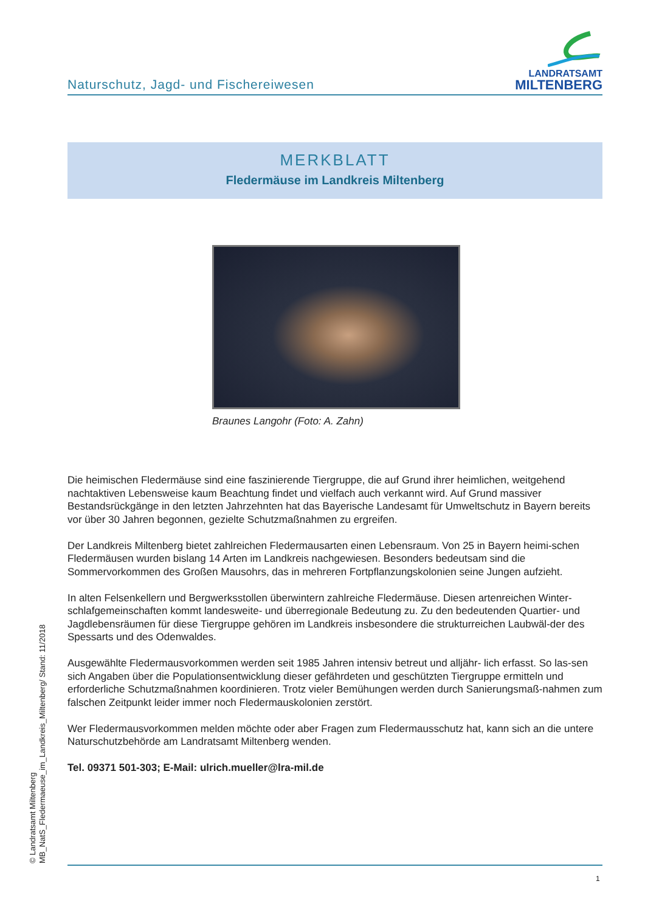Naturschutz, Jagd- und Fischereiwesen
LANDRATSAMT
MILTENBERG
MERKBLATT
Fledermäuse im Landkreis Miltenberg
Braunes Langohr (Foto: A. Zahn)
Die heimischen Fledermäuse sind eine faszinierende Tiergruppe, die auf Grund ihrer heimlichen, weitgehend nachtaktiven Lebensweise kaum Beachtung findet und vielfach auch verkannt wird. Auf Grund massiver Bestandsrückgänge in den letzten Jahrzehnten hat das Bayerische Landesamt für Umweltschutz in Bayern bereits vor über 30 Jahren begonnen, gezielte Schutzmaßnahmen zu ergreifen.
Der Landkreis Miltenberg bietet zahlreichen Fledermausarten einen Lebensraum. Von 25 in Bayern heimi-schen Fledermäusen wurden bislang 14 Arten im Landkreis nachgewiesen. Besonders bedeutsam sind die Sommervorkommen des Großen Mausohrs, das in mehreren Fortpflanzungskolonien seine Jungen aufzieht.
In alten Felsenkellern und Bergwerksstollen überwintern zahlreiche Fledermäuse. Diesen artenreichen Winter-schlafgemeinschaften kommt landesweite- und überregionale Bedeutung zu. Zu den bedeutenden Quartier- und Jagdlebensräumen für diese Tiergruppe gehören im Landkreis insbesondere die strukturreichen Laubwäl-der des Spessarts und des Odenwaldes.
Ausgewählte Fledermausvorkommen werden seit 1985 Jahren intensiv betreut und alljähr- lich erfasst. So las-sen sich Angaben über die Populationsentwicklung dieser gefährdeten und geschützten Tiergruppe ermitteln und erforderliche Schutzmaßnahmen koordinieren. Trotz vieler Bemühungen werden durch Sanierungsmaß-nahmen zum falschen Zeitpunkt leider immer noch Fledermauskolonien zerstört.
Wer Fledermausvorkommen melden möchte oder aber Fragen zum Fledermausschutz hat, kann sich an die untere Naturschutzbehörde am Landratsamt Miltenberg wenden.
Tel. 09371 501-303; E-Mail: ulrich.mueller@lra-mil.de
© Landratsamt Miltenberg
MB_NatS_Fledermaeuse_im_Landkreis_Miltenberg/ Stand: 11/2018
1